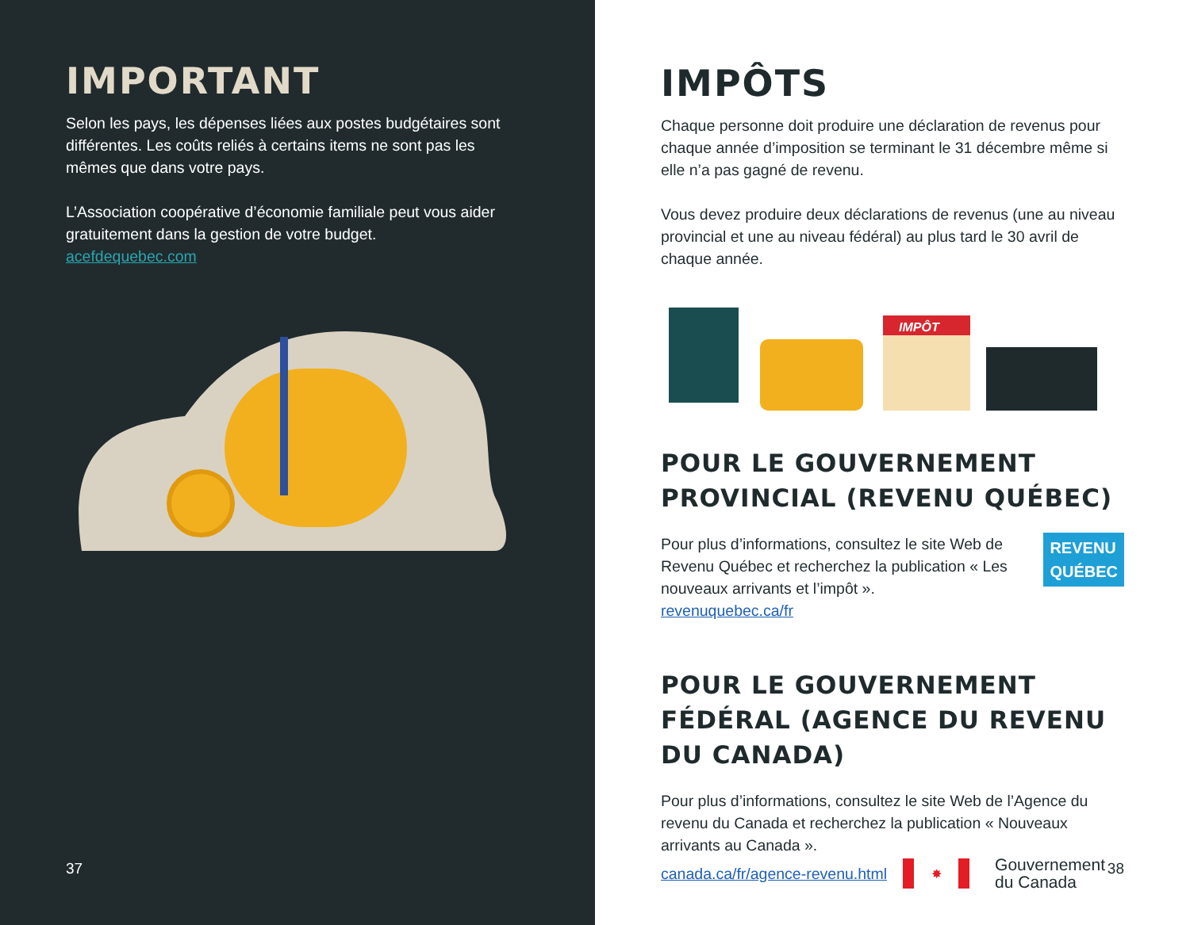IMPORTANT
Selon les pays, les dépenses liées aux postes budgétaires sont différentes. Les coûts reliés à certains items ne sont pas les mêmes que dans votre pays.
L’Association coopérative d’économie familiale peut vous aider gratuitement dans la gestion de votre budget.
acefdequebec.com
37
IMPÔTS
Chaque personne doit produire une déclaration de revenus pour chaque année d’imposition se terminant le 31 décembre même si elle n’a pas gagné de revenu.
Vous devez produire deux déclarations de revenus (une au niveau provincial et une au niveau fédéral) au plus tard le 30 avril de chaque année.
IMPÔT
POUR LE GOUVERNEMENT PROVINCIAL (REVENU QUÉBEC)
Pour plus d’informations, consultez le site Web de Revenu Québec et recherchez la publication « Les nouveaux arrivants et l’impôt ».
revenuquebec.ca/fr
REVENU
QUÉBEC
POUR LE GOUVERNEMENT FÉDÉRAL (AGENCE DU REVENU DU CANADA)
Pour plus d’informations, consultez le site Web de l’Agence du revenu du Canada et recherchez la publication « Nouveaux arrivants au Canada ».
canada.ca/fr/agence-revenu.html ✸ Gouvernement
du Canada
38